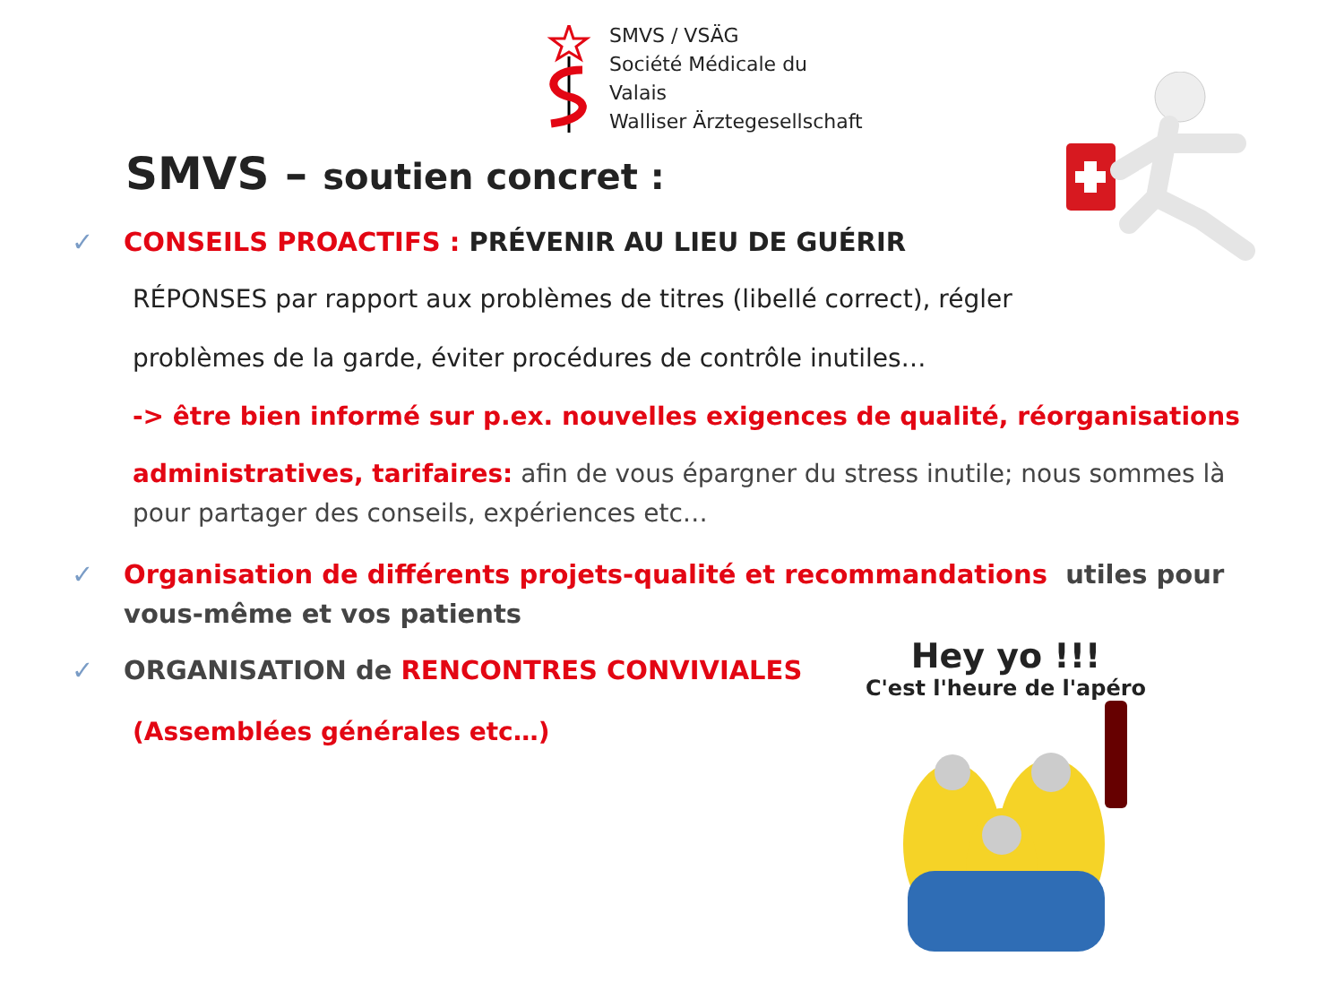SMVS / VSÄG
Société Médicale du Valais
Walliser Ärztegesellschaft
SMVS – soutien concret :
✓ CONSEILS PROACTIFS : PRÉVENIR AU LIEU DE GUÉRIR
RÉPONSES par rapport aux problèmes de titres (libellé correct), régler
problèmes de la garde, éviter procédures de contrôle inutiles…
-> être bien informé sur p.ex. nouvelles exigences de qualité, réorganisations
administratives, tarifaires: afin de vous épargner du stress inutile; nous sommes là pour partager des conseils, expériences etc…
✓ Organisation de différents projets-qualité et recommandations utiles pour vous-même et vos patients
✓ ORGANISATION de RENCONTRES CONVIVIALES
(Assemblées générales etc…)
Hey yo !!!
C'est l'heure de l'apéro